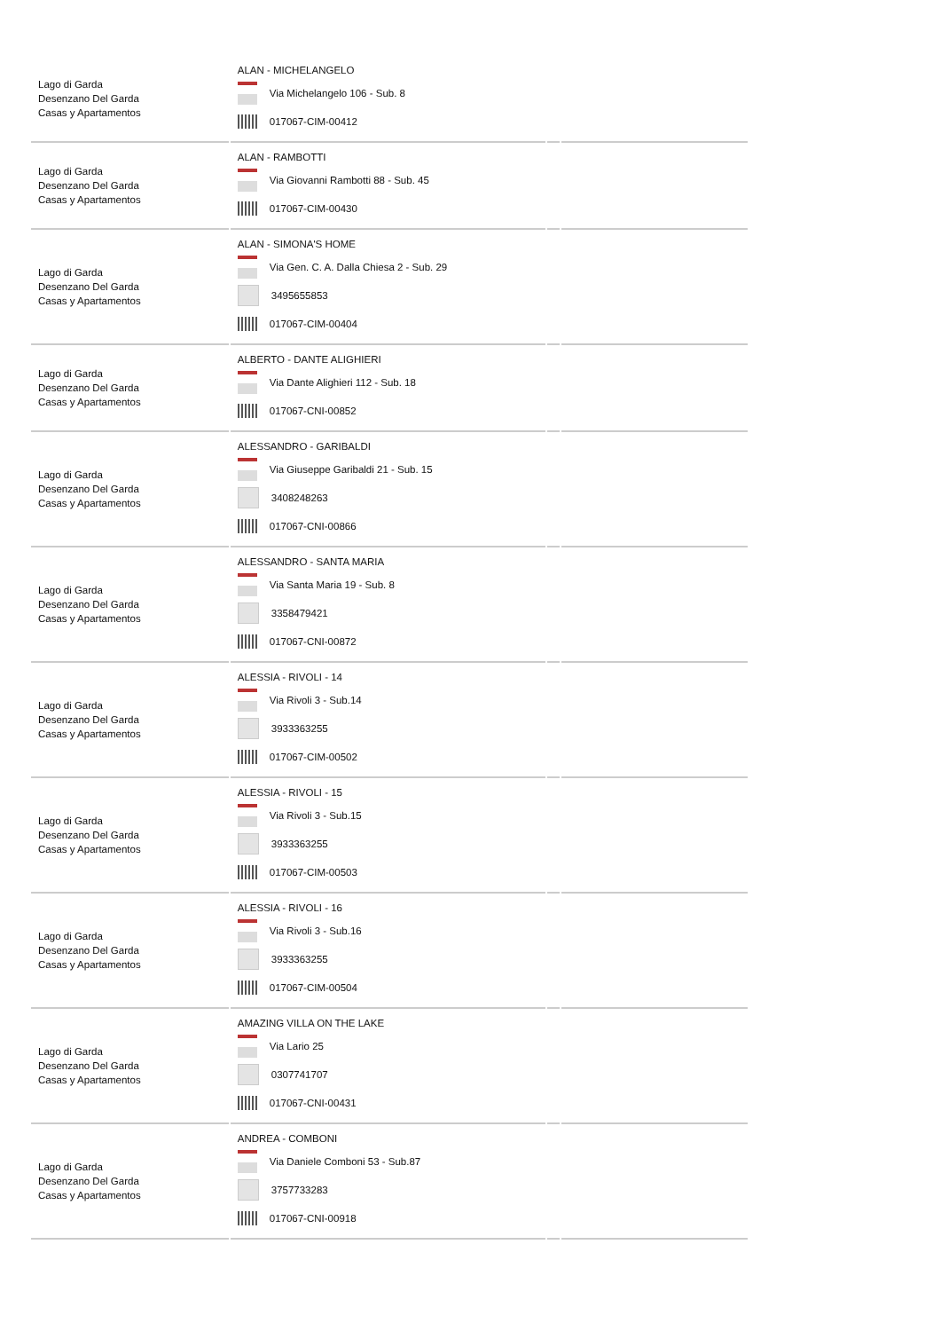| Lago di Garda Desenzano Del Garda Casas y Apartamentos | ALAN - MICHELANGELO Via Michelangelo 106 - Sub. 8 017067-CIM-00412 | | |
| Lago di Garda Desenzano Del Garda Casas y Apartamentos | ALAN - RAMBOTTI Via Giovanni Rambotti 88 - Sub. 45 017067-CIM-00430 | | |
| Lago di Garda Desenzano Del Garda Casas y Apartamentos | ALAN - SIMONA'S HOME Via Gen. C. A. Dalla Chiesa 2 - Sub. 29 3495655853 017067-CIM-00404 | | |
| Lago di Garda Desenzano Del Garda Casas y Apartamentos | ALBERTO - DANTE ALIGHIERI Via Dante Alighieri 112 - Sub. 18 017067-CNI-00852 | | |
| Lago di Garda Desenzano Del Garda Casas y Apartamentos | ALESSANDRO - GARIBALDI Via Giuseppe Garibaldi 21 - Sub. 15 3408248263 017067-CNI-00866 | | |
| Lago di Garda Desenzano Del Garda Casas y Apartamentos | ALESSANDRO - SANTA MARIA Via Santa Maria 19 - Sub. 8 3358479421 017067-CNI-00872 | | |
| Lago di Garda Desenzano Del Garda Casas y Apartamentos | ALESSIA - RIVOLI - 14 Via Rivoli 3 - Sub.14 3933363255 017067-CIM-00502 | | |
| Lago di Garda Desenzano Del Garda Casas y Apartamentos | ALESSIA - RIVOLI - 15 Via Rivoli 3 - Sub.15 3933363255 017067-CIM-00503 | | |
| Lago di Garda Desenzano Del Garda Casas y Apartamentos | ALESSIA - RIVOLI - 16 Via Rivoli 3 - Sub.16 3933363255 017067-CIM-00504 | | |
| Lago di Garda Desenzano Del Garda Casas y Apartamentos | AMAZING VILLA ON THE LAKE Via Lario 25 0307741707 017067-CNI-00431 | | |
| Lago di Garda Desenzano Del Garda Casas y Apartamentos | ANDREA - COMBONI Via Daniele Comboni 53 - Sub.87 3757733283 017067-CNI-00918 | | |